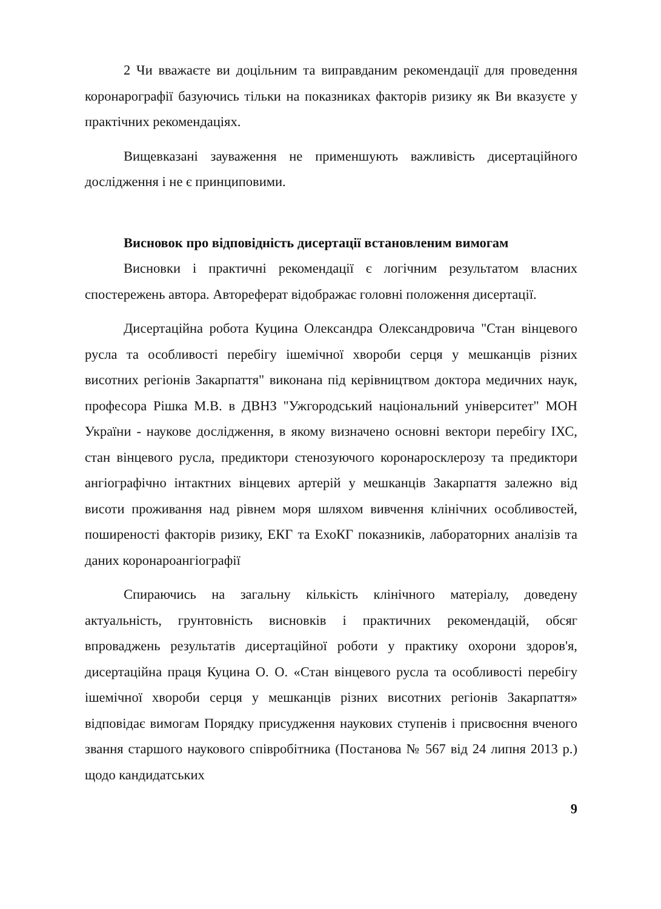2 Чи вважаєте ви доцільним та виправданим рекомендації для проведення коронарографії базуючись тільки на показниках факторів ризику як Ви вказуєте у практічних рекомендаціях.
Вищевказані зауваження не применшують важливість дисертаційного дослідження і не є принциповими.
Висновок про відповідність дисертації встановленим вимогам
Висновки і практичні рекомендації є логічним результатом власних спостережень автора. Автореферат відображає головні положення дисертації.
Дисертаційна робота Куцина Олександра Олександровича "Стан вінцевого русла та особливості перебігу ішемічної хвороби серця у мешканців різних висотних регіонів Закарпаття" виконана під керівництвом доктора медичних наук, професора Рішка М.В. в ДВНЗ "Ужгородський національний університет" МОН України - наукове дослідження, в якому визначено основні вектори перебігу ІХС, стан вінцевого русла, предиктори стенозуючого коронаросклерозу та предиктори ангіографічно інтактних вінцевих артерій у мешканців Закарпаття залежно від висоти проживання над рівнем моря шляхом вивчення клінічних особливостей, поширеності факторів ризику, ЕКГ та ЕхоКГ показників, лабораторних аналізів та даних коронароангіографії
Спираючись на загальну кількість клінічного матеріалу, доведену актуальність, грунтовність висновків і практичних рекомендацій, обсяг впроваджень результатів дисертаційної роботи у практику охорони здоров'я, дисертаційна праця Куцина О. О. «Стан вінцевого русла та особливості перебігу ішемічної хвороби серця у мешканців різних висотних регіонів Закарпаття» відповідає вимогам Порядку присудження наукових ступенів і присвоєння вченого звання старшого наукового співробітника (Постанова № 567 від 24 липня 2013 р.) щодо кандидатських
9